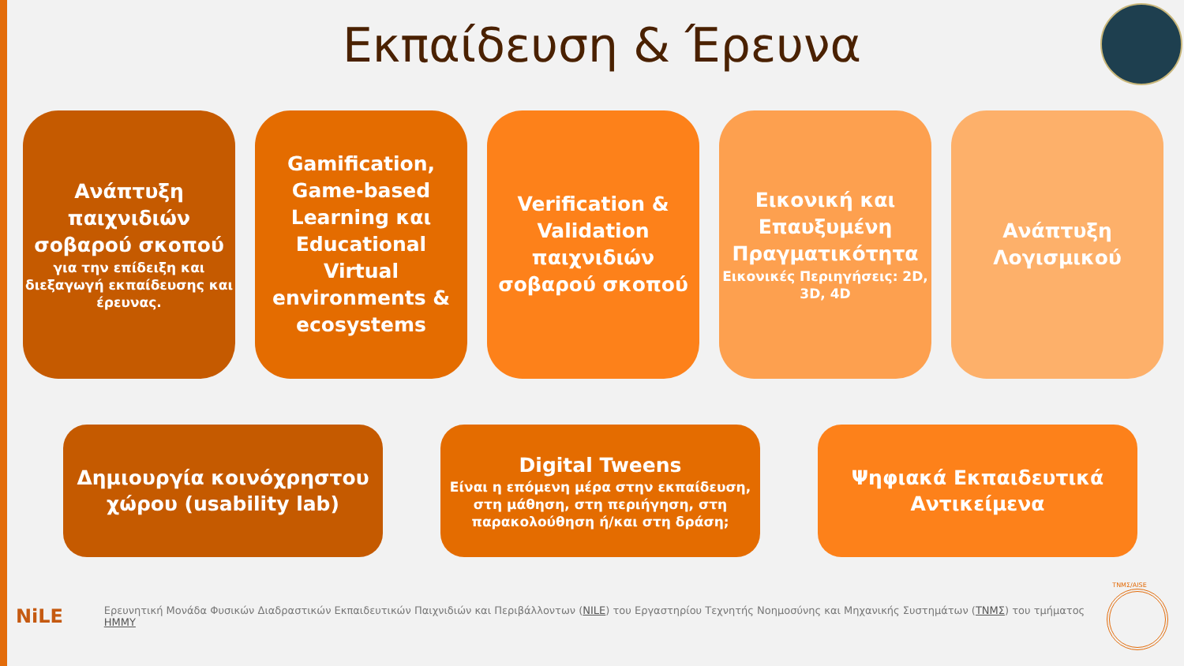Εκπαίδευση & Έρευνα
Ανάπτυξη παιχνιδιών σοβαρού σκοπού
για την επίδειξη και διεξαγωγή εκπαίδευσης και έρευνας.
Gamification, Game-based Learning και Educational Virtual environments & ecosystems
Verification & Validation παιχνιδιών σοβαρού σκοπού
Εικονική και Επαυξυμένη Πραγματικότητα
Εικονικές Περιηγήσεις: 2D, 3D, 4D
Ανάπτυξη Λογισμικού
Δημιουργία κοινόχρηστου χώρου (usability lab)
Digital Tweens
Είναι η επόμενη μέρα στην εκπαίδευση, στη μάθηση, στη περιήγηση, στη παρακολούθηση ή/και στη δράση;
Ψηφιακά Εκπαιδευτικά Αντικείμενα
NiLE
Ερευνητική Μονάδα Φυσικών Διαδραστικών Εκπαιδευτικών Παιχνιδιών και Περιβάλλοντων (NILE) του Εργαστηρίου Τεχνητής Νοημοσύνης και Μηχανικής Συστημάτων (ΤΝΜΣ) του τμήματος ΗΜΜΥ
ΤΝΜΣ/AISE